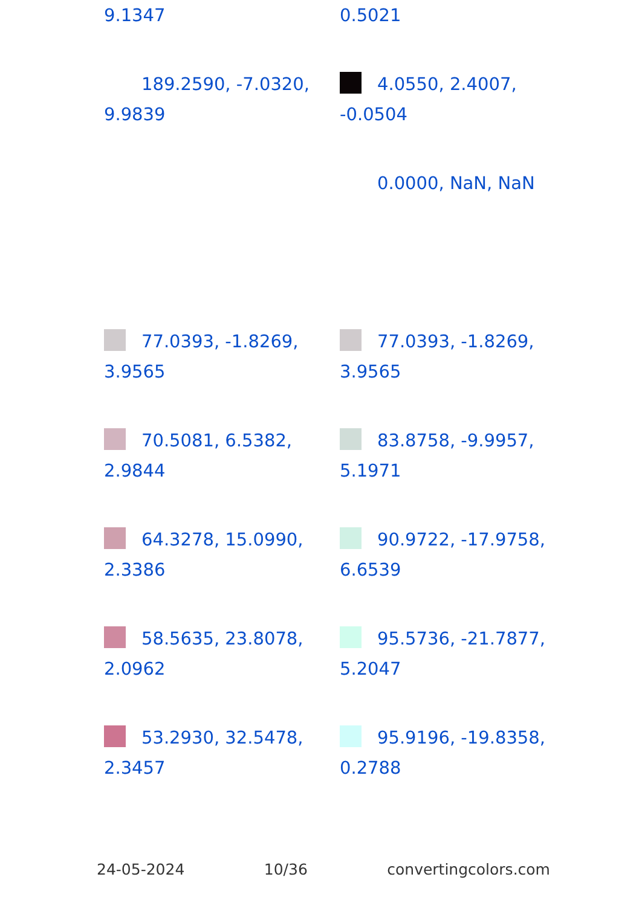9.1347 0.5021
189.2590, -7.0320, 9.9839
4.0550, 2.4007, -0.0504
0.0000, NaN, NaN
77.0393, -1.8269, 3.9565
77.0393, -1.8269, 3.9565
70.5081, 6.5382, 2.9844
83.8758, -9.9957, 5.1971
64.3278, 15.0990, 2.3386
90.9722, -17.9758, 6.6539
58.5635, 23.8078, 2.0962
95.5736, -21.7877, 5.2047
53.2930, 32.5478, 2.3457
95.9196, -19.8358, 0.2788
24-05-2024 10/36 convertingcolors.com